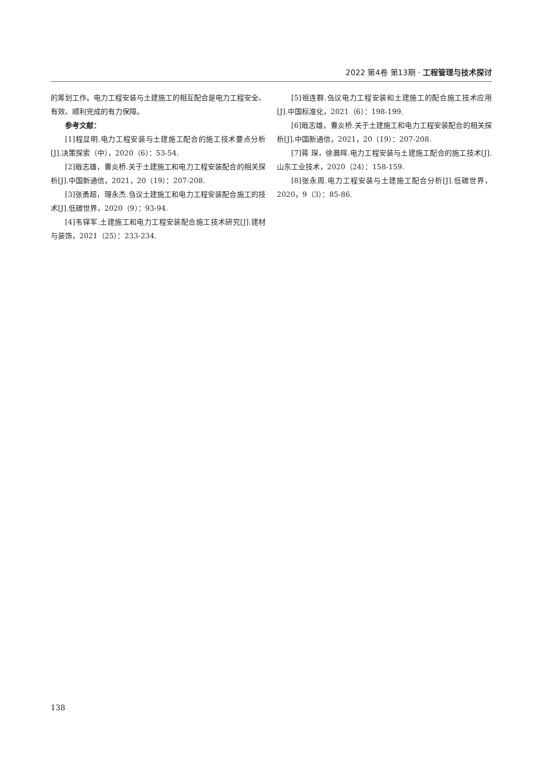2022 第4卷 第13期 · 工程管理与技术探讨
的筹划工作。电力工程安装与土建施工的相互配合是电力工程安全、有效、顺利完成的有力保障。
参考文献：
[1]程显明.电力工程安装与土建施工配合的施工技术要点分析[J].决策探索（中），2020（6）：53-54.
[2]戢志雄，曹炎桥.关于土建施工和电力工程安装配合的相关探析[J].中国新通信，2021，20（19）：207-208.
[3]张勇超，理永杰.刍议土建施工和电力工程安装配合施工的技术[J].低碳世界，2020（9）：93-94.
[4]韦铎军.土建施工和电力工程安装配合施工技术研究[J].建材与装饰，2021（25）：233-234.
[5]祖连群.刍议电力工程安装和土建施工的配合施工技术应用[J].中国标准化，2021（6）：198-199.
[6]戢志雄，曹炎桥.关于土建施工和电力工程安装配合的相关探析[J].中国新通信，2021，20（19）：207-208.
[7]蒋 琛，徐晨晖.电力工程安装与土建施工配合的施工技术[J].山东工业技术，2020（24）：158-159.
[8]张永周.电力工程安装与土建施工配合分析[J].低碳世界，2020，9（3）：85-86.
138